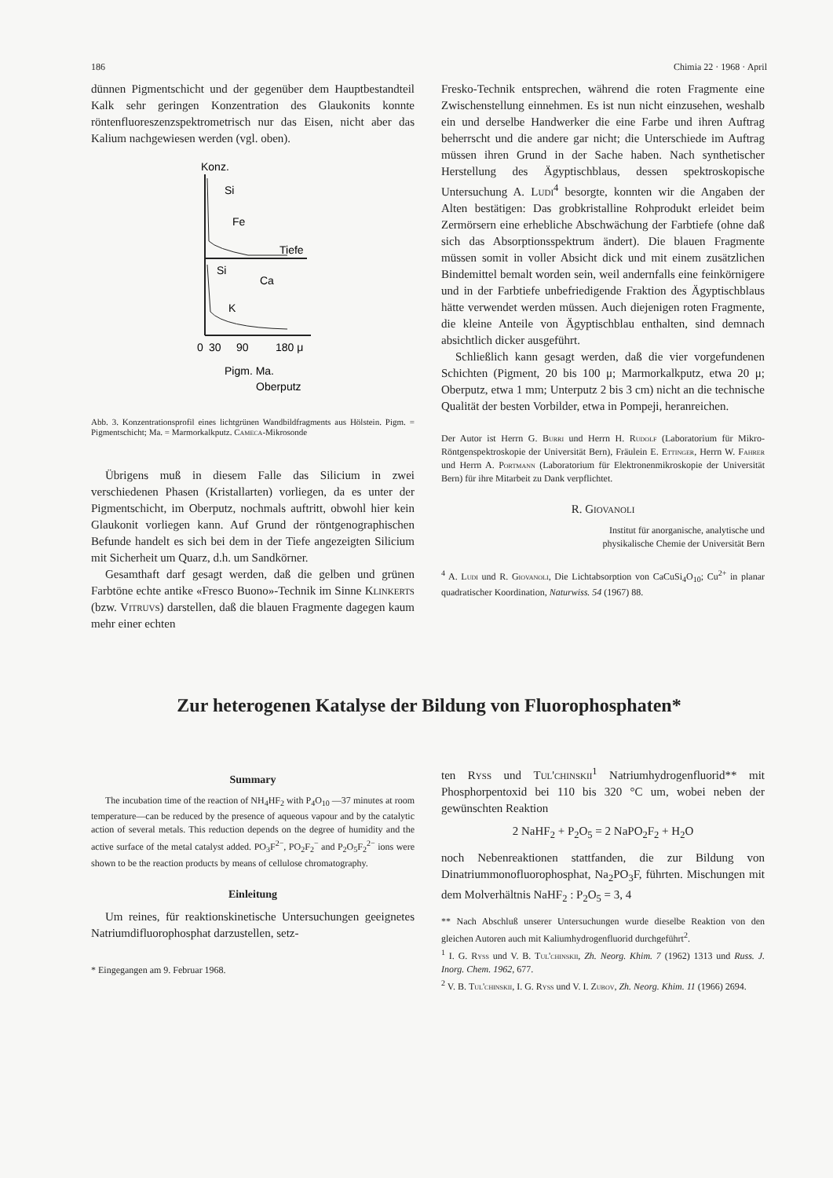186 Chimia 22 · 1968 · April
dünnen Pigmentschicht und der gegenüber dem Hauptbestandteil Kalk sehr geringen Konzentration des Glaukonits konnte röntenfluoreszenzspektrometrisch nur das Eisen, nicht aber das Kalium nachgewiesen werden (vgl. oben).
Konz.
Si
Fe
Tiefe
Si
Ca
K
0
30
90
180 μ
Pigm. Ma.
Oberputz
Abb. 3. Konzentrationsprofil eines lichtgrünen Wandbildfragments aus Hölstein. Pigm. = Pigmentschicht; Ma. = Marmorkalkputz. Cameca-Mikrosonde
Übrigens muß in diesem Falle das Silicium in zwei verschiedenen Phasen (Kristallarten) vorliegen, da es unter der Pigmentschicht, im Oberputz, nochmals auftritt, obwohl hier kein Glaukonit vorliegen kann. Auf Grund der röntgenographischen Befunde handelt es sich bei dem in der Tiefe angezeigten Silicium mit Sicherheit um Quarz, d.h. um Sandkörner.
Gesamthaft darf gesagt werden, daß die gelben und grünen Farbtöne echte antike «Fresco Buono»-Technik im Sinne Klinkerts (bzw. Vitruvs) darstellen, daß die blauen Fragmente dagegen kaum mehr einer echten
Fresko-Technik entsprechen, während die roten Fragmente eine Zwischenstellung einnehmen. Es ist nun nicht einzusehen, weshalb ein und derselbe Handwerker die eine Farbe und ihren Auftrag beherrscht und die andere gar nicht; die Unterschiede im Auftrag müssen ihren Grund in der Sache haben. Nach synthetischer Herstellung des Ägyptischblaus, dessen spektroskopische Untersuchung A. Ludi<sup>4</sup> besorgte, konnten wir die Angaben der Alten bestätigen: Das grobkristalline Rohprodukt erleidet beim Zermörsern eine erhebliche Abschwächung der Farbtiefe (ohne daß sich das Absorptionsspektrum ändert). Die blauen Fragmente müssen somit in voller Absicht dick und mit einem zusätzlichen Bindemittel bemalt worden sein, weil andernfalls eine feinkörnigere und in der Farbtiefe unbefriedigende Fraktion des Ägyptischblaus hätte verwendet werden müssen. Auch diejenigen roten Fragmente, die kleine Anteile von Ägyptischblau enthalten, sind demnach absichtlich dicker ausgeführt.
Schließlich kann gesagt werden, daß die vier vorgefundenen Schichten (Pigment, 20 bis 100 μ; Marmorkalkputz, etwa 20 μ; Oberputz, etwa 1 mm; Unterputz 2 bis 3 cm) nicht an die technische Qualität der besten Vorbilder, etwa in Pompeji, heranreichen.
Der Autor ist Herrn G. Burri und Herrn H. Rudolf (Laboratorium für Mikro-Röntgenspektroskopie der Universität Bern), Fräulein E. Ettinger, Herrn W. Fahrer und Herrn A. Portmann (Laboratorium für Elektronenmikroskopie der Universität Bern) für ihre Mitarbeit zu Dank verpflichtet.
R. Giovanoli
Institut für anorganische, analytische und
physikalische Chemie der Universität Bern
<sup>4</sup> A. Ludi und R. Giovanoli, Die Lichtabsorption von CaCuSi<sub>4</sub>O<sub>10</sub>; Cu<sup>2+</sup> in planar quadratischer Koordination, Naturwiss. 54 (1967) 88.
Zur heterogenen Katalyse der Bildung von Fluorophosphaten*
Summary
The incubation time of the reaction of NH<sub>4</sub>HF<sub>2</sub> with P<sub>4</sub>O<sub>10</sub> —37 minutes at room temperature—can be reduced by the presence of aqueous vapour and by the catalytic action of several metals. This reduction depends on the degree of humidity and the active surface of the metal catalyst added. PO<sub>3</sub>F<sup>2−</sup>, PO<sub>2</sub>F<sub>2</sub><sup>−</sup> and P<sub>2</sub>O<sub>5</sub>F<sub>2</sub><sup>2−</sup> ions were shown to be the reaction products by means of cellulose chromatography.
Einleitung
Um reines, für reaktionskinetische Untersuchungen geeignetes Natriumdifluorophosphat darzustellen, setz-
* Eingegangen am 9. Februar 1968.
ten Ryss und Tul'chinskii<sup>1</sup> Natriumhydrogenfluorid** mit Phosphorpentoxid bei 110 bis 320 °C um, wobei neben der gewünschten Reaktion
2 NaHF<sub>2</sub> + P<sub>2</sub>O<sub>5</sub> = 2 NaPO<sub>2</sub>F<sub>2</sub> + H<sub>2</sub>O
noch Nebenreaktionen stattfanden, die zur Bildung von Dinatriummonofluorophosphat, Na<sub>2</sub>PO<sub>3</sub>F, führten. Mischungen mit dem Molverhältnis NaHF<sub>2</sub> : P<sub>2</sub>O<sub>5</sub> = 3, 4
** Nach Abschluß unserer Untersuchungen wurde dieselbe Reaktion von den gleichen Autoren auch mit Kaliumhydrogenfluorid durchgeführt<sup>2</sup>.
<sup>1</sup> I. G. Ryss und V. B. Tul'chinskii, Zh. Neorg. Khim. 7 (1962) 1313 und Russ. J. Inorg. Chem. 1962, 677.
<sup>2</sup> V. B. Tul'chinskii, I. G. Ryss und V. I. Zubov, Zh. Neorg. Khim. 11 (1966) 2694.